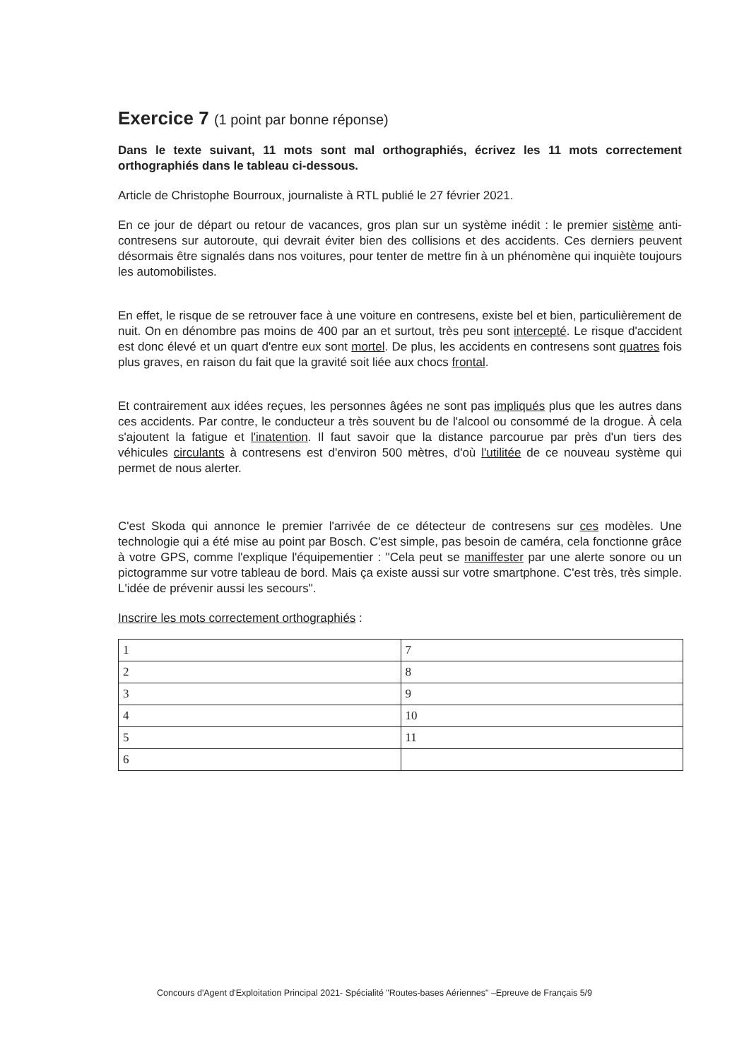Exercice 7 (1 point par bonne réponse)
Dans le texte suivant, 11 mots sont mal orthographiés, écrivez les 11 mots correctement orthographiés dans le tableau ci-dessous.
Article de Christophe Bourroux, journaliste à RTL publié le 27 février 2021.
En ce jour de départ ou retour de vacances, gros plan sur un système inédit : le premier sistème anti-contresens sur autoroute, qui devrait éviter bien des collisions et des accidents. Ces derniers peuvent désormais être signalés dans nos voitures, pour tenter de mettre fin à un phénomène qui inquiète toujours les automobilistes.
En effet, le risque de se retrouver face à une voiture en contresens, existe bel et bien, particulièrement de nuit. On en dénombre pas moins de 400 par an et surtout, très peu sont intercepté. Le risque d'accident est donc élevé et un quart d'entre eux sont mortel. De plus, les accidents en contresens sont quatres fois plus graves, en raison du fait que la gravité soit liée aux chocs frontal.
Et contrairement aux idées reçues, les personnes âgées ne sont pas impliqués plus que les autres dans ces accidents. Par contre, le conducteur a très souvent bu de l'alcool ou consommé de la drogue. À cela s'ajoutent la fatigue et l'inatention. Il faut savoir que la distance parcourue par près d'un tiers des véhicules circulants à contresens est d'environ 500 mètres, d'où l'utilitée de ce nouveau système qui permet de nous alerter.
C'est Skoda qui annonce le premier l'arrivée de ce détecteur de contresens sur ces modèles. Une technologie qui a été mise au point par Bosch. C'est simple, pas besoin de caméra, cela fonctionne grâce à votre GPS, comme l'explique l'équipementier : "Cela peut se maniffester par une alerte sonore ou un pictogramme sur votre tableau de bord. Mais ça existe aussi sur votre smartphone. C'est très, très simple. L'idée de prévenir aussi les secours".
Inscrire les mots correctement orthographiés :
| 1 | 7 |
| 2 | 8 |
| 3 | 9 |
| 4 | 10 |
| 5 | 11 |
| 6 | |
Concours d'Agent d'Exploitation Principal 2021- Spécialité "Routes-bases Aériennes" –Epreuve de Français 5/9